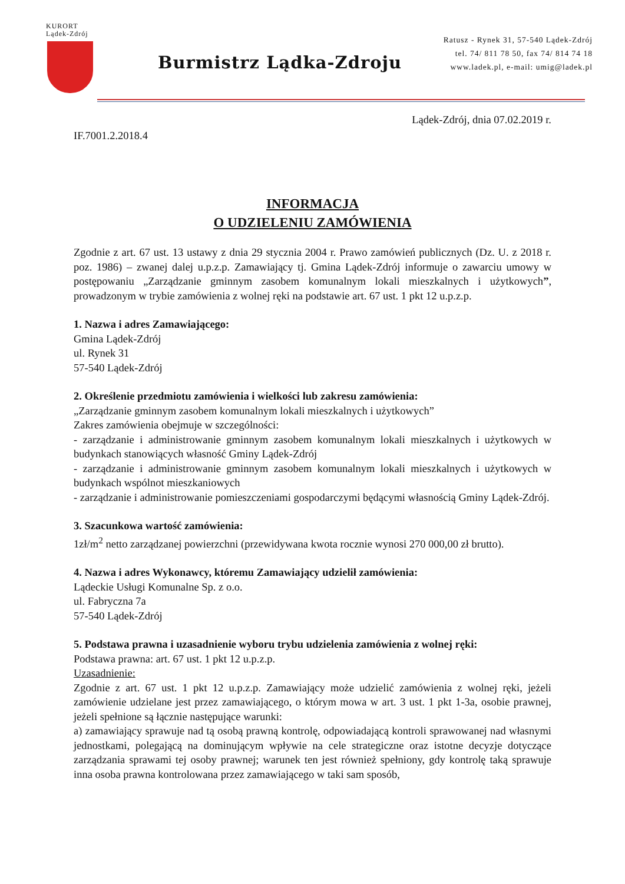KURORT
Lądek-Zdrój
Burmistrz Lądka-Zdroju
Ratusz - Rynek 31, 57-540 Lądek-Zdrój
tel. 74/ 811 78 50, fax 74/ 814 74 18
www.ladek.pl, e-mail: umig@ladek.pl
Lądek-Zdrój, dnia 07.02.2019 r.
IF.7001.2.2018.4
INFORMACJA
O UDZIELENIU ZAMÓWIENIA
Zgodnie z art. 67 ust. 13 ustawy z dnia 29 stycznia 2004 r. Prawo zamówień publicznych (Dz. U. z 2018 r. poz. 1986) – zwanej dalej u.p.z.p. Zamawiający tj. Gmina Lądek-Zdrój informuje o zawarciu umowy w postępowaniu „Zarządzanie gminnym zasobem komunalnym lokali mieszkalnych i użytkowych”, prowadzonym w trybie zamówienia z wolnej ręki na podstawie art. 67 ust. 1 pkt 12 u.p.z.p.
1. Nazwa i adres Zamawiającego:
Gmina Lądek-Zdrój
ul. Rynek 31
57-540 Lądek-Zdrój
2. Określenie przedmiotu zamówienia i wielkości lub zakresu zamówienia:
„Zarządzanie gminnym zasobem komunalnym lokali mieszkalnych i użytkowych”
Zakres zamówienia obejmuje w szczególności:
- zarządzanie i administrowanie gminnym zasobem komunalnym lokali mieszkalnych i użytkowych w budynkach stanowiących własność Gminy Lądek-Zdrój
- zarządzanie i administrowanie gminnym zasobem komunalnym lokali mieszkalnych i użytkowych w budynkach wspólnot mieszkaniowych
- zarządzanie i administrowanie pomieszczeniami gospodarczymi będącymi własnością Gminy Lądek-Zdrój.
3. Szacunkowa wartość zamówienia:
1zł/m<sup>2</sup> netto zarządzanej powierzchni (przewidywana kwota rocznie wynosi 270 000,00 zł brutto).
4. Nazwa i adres Wykonawcy, któremu Zamawiający udzielił zamówienia:
Lądeckie Usługi Komunalne Sp. z o.o.
ul. Fabryczna 7a
57-540 Lądek-Zdrój
5. Podstawa prawna i uzasadnienie wyboru trybu udzielenia zamówienia z wolnej ręki:
Podstawa prawna: art. 67 ust. 1 pkt 12 u.p.z.p.
Uzasadnienie:
Zgodnie z art. 67 ust. 1 pkt 12 u.p.z.p. Zamawiający może udzielić zamówienia z wolnej ręki, jeżeli zamówienie udzielane jest przez zamawiającego, o którym mowa w art. 3 ust. 1 pkt 1-3a, osobie prawnej, jeżeli spełnione są łącznie następujące warunki:
a) zamawiający sprawuje nad tą osobą prawną kontrolę, odpowiadającą kontroli sprawowanej nad własnymi jednostkami, polegającą na dominującym wpływie na cele strategiczne oraz istotne decyzje dotyczące zarządzania sprawami tej osoby prawnej; warunek ten jest również spełniony, gdy kontrolę taką sprawuje inna osoba prawna kontrolowana przez zamawiającego w taki sam sposób,